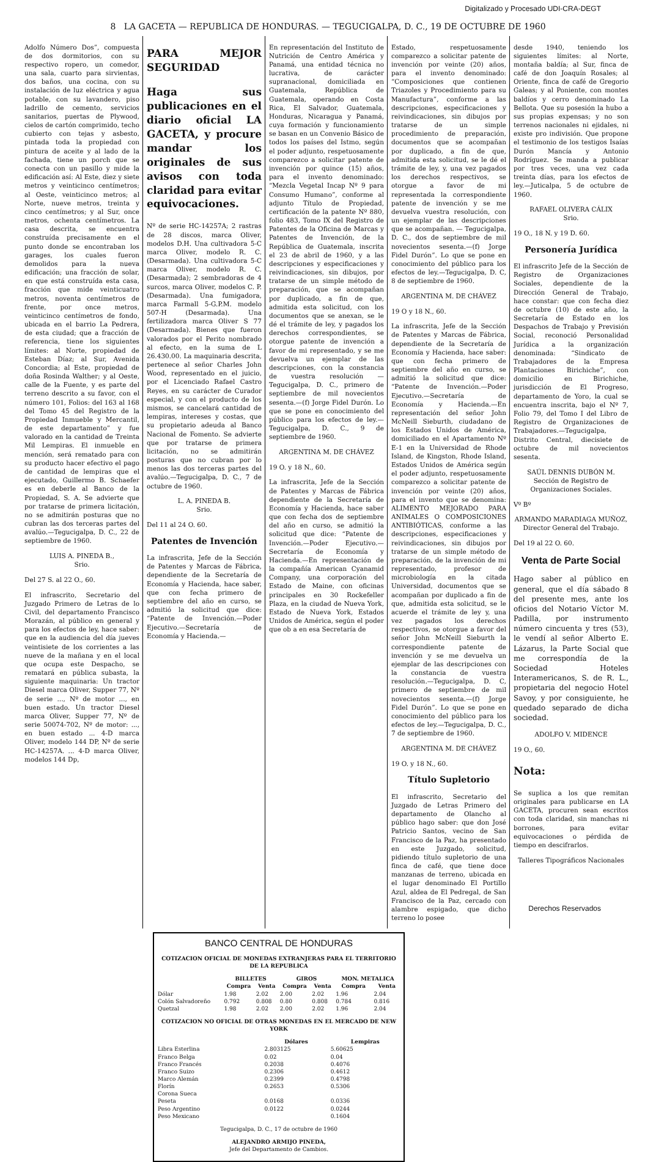Digitalizado y Procesado UDI-CRA-DEGT
8 LA GACETA — REPUBLICA DE HONDURAS. — TEGUCIGALPA, D. C., 19 DE OCTUBRE DE 1960
Adolfo Número Dos”, compuesta de dos dormitorios, con su respectivo ropero, un comedor, una sala, cuarto para sirvientas, dos baños, una cocina, con su instalación de luz eléctrica y agua potable, con su lavandero, piso ladrillo de cemento, servicios sanitarios, puertas de Plywood, cielos de cartón comprimido, techo cubierto con tejas y asbesto, pintada toda la propiedad con pintura de aceite y al lado de la fachada, tiene un porch que se conecta con un pasillo y mide la edificación así: Al Este, diez y siete metros y veinticinco centímetros; al Oeste, veinticinco metros; al Norte, nueve metros, treinta y cinco centímetros; y al Sur, once metros, ochenta centímetros. La casa descrita, se encuentra construída precisamente en el punto donde se encontraban los garages, los cuales fueron demolidos para la nueva edificación; una fracción de solar, en que está construída esta casa, fracción que mide veinticuatro metros, noventa centímetros de frente, por once metros, veinticinco centímetros de fondo, ubicada en el barrio La Pedrera, de esta ciudad; que a fracción de referencia, tiene los siguientes límites: al Norte, propiedad de Esteban Díaz; al Sur, Avenida Concordia; al Este, propiedad de doña Rosinda Walther; y al Oeste, calle de la Fuente, y es parte del terreno descrito a su favor, con el número 101, Folios: del 163 al 168 del Tomo 45 del Registro de la Propiedad Inmueble y Mercantil, de este departamento” y fue valorado en la cantidad de Treinta Mil Lempiras. El inmueble en mención, será rematado para con su producto hacer efectivo el pago de cantidad de lempiras que el ejecutado, Guillermo B. Schaefer es en deberle al Banco de la Propiedad, S. A. Se advierte que por tratarse de primera licitación, no se admitirán posturas que no cubran las dos terceras partes del avalúo.—Tegucigalpa, D. C., 22 de septiembre de 1960.
LUIS A. PINEDA B.,
Srio.
Del 27 S. al 22 O., 60.
El infrascrito, Secretario del Juzgado Primero de Letras de lo Civil, del departamento Francisco Morazán, al público en general y para los efectos de ley, hace saber: que en la audiencia del día jueves veintisiete de los corrientes a las nueve de la mañana y en el local que ocupa este Despacho, se rematará en pública subasta, la siguiente maquinaria: Un tractor Diesel marca Oliver, Supper 77, Nº de serie ..., Nº de motor ..., en buen estado. Un tractor Diesel marca Oliver, Supper 77, Nº de serie 50074-702, Nº de motor: ..., en buen estado ... 4-D marca Oliver, modelo 144 DP, Nº de serie HC-14257A. ... 4-D marca Oliver, modelos 144 Dp,
PARA MEJOR SEGURIDAD
Haga sus publicaciones en el diario oficial LA GACETA, y procure mandar los originales de sus avisos con toda claridad para evitar equivocaciones.
Nº de serie HC-14257A; 2 rastras de 28 discos, marca Oliver, modelos D.H. Una cultivadora 5-C marca Oliver, modelo R. C. (Desarmada). Una cultivadora 5-C marca Oliver, modelo R. C. (Desarmada); 2 sembradoras de 4 surcos, marca Oliver, modelos C. P. (Desarmada). Una fumigadora, marca Farmall 5-G.P.M. modelo 507-H (Desarmada). Una fertilizadora marca Oliver S 77 (Desarmada). Bienes que fueron valorados por el Perito nombrado al efecto, en la suma de L 26.430.00. La maquinaria descrita, pertenece al señor Charles John Wood, representado en el juicio, por el Licenciado Rafael Castro Reyes, en su carácter de Curador especial, y con el producto de los mismos, se cancelará cantidad de lempiras, intereses y costas, que su propietario adeuda al Banco Nacional de Fomento. Se advierte que por tratarse de primera licitación, no se admitirán posturas que no cubran por lo menos las dos terceras partes del avalúo.—Tegucigalpa, D. C., 7 de octubre de 1960.
L. A. PINEDA B.
Srio.
Del 11 al 24 O. 60.
Patentes de Invención
La infrascrita, Jefe de la Sección de Patentes y Marcas de Fábrica, dependiente de la Secretaría de Economía y Hacienda, hace saber, que con fecha primero de septiembre del año en curso, se admitió la solicitud que dice: “Patente de Invención.—Poder Ejecutivo.—Secretaría de Economía y Hacienda.—
En representación del Instituto de Nutrición de Centro América y Panamá, una entidad técnica no lucrativa, de carácter supranacional, domiciliada en Guatemala, República de Guatemala, operando en Costa Rica, El Salvador, Guatemala, Honduras, Nicaragua y Panamá, cuya formación y funcionamiento se basan en un Convenio Básico de todos los países del Istmo, según el poder adjunto, respetuosamente comparezco a solicitar patente de invención por quince (15) años, para el invento denominado: “Mezcla Vegetal Incap Nº 9 para Consumo Humano”, conforme al adjunto Título de Propiedad, certificación de la patente Nº 880, folio 483, Tomo IX del Registro de Patentes de la Oficina de Marcas y Patentes de Invención, de la República de Guatemala, inscrita el 23 de abril de 1960, y a las descripciones y especificaciones y reivindicaciones, sin dibujos, por tratarse de un simple método de preparación, que se acompañan por duplicado, a fin de que, admitida esta solicitud, con los documentos que se anexan, se le dé el trámite de ley, y pagados los derechos correspondientes, se otorgue patente de invención a favor de mi representado, y se me devuelva un ejemplar de las descripciones, con la constancia de vuestra resolución —Tegucigalpa, D. C., primero de septiembre de mil novecientos sesenta.—(f) Jorge Fidel Durón. Lo que se pone en conocimiento del público para los efectos de ley.—Tegucigalpa, D. C., 9 de septiembre de 1960.
ARGENTINA M. DE CHÁVEZ
19 O. y 18 N., 60.
La infrascrita, Jefe de la Sección de Patentes y Marcas de Fábrica dependiente de la Secretaría de Economía y Hacienda, hace saber que con fecha dos de septiembre del año en curso, se admitió la solicitud que dice: “Patente de Invención.—Poder Ejecutivo.—Secretaría de Economía y Hacienda.—En representación de la compañía American Cyanamid Company, una corporación del Estado de Maine, con oficinas principales en 30 Rockefeller Plaza, en la ciudad de Nueva York, Estado de Nueva York, Estados Unidos de América, según el poder que ob a en esa Secretaría de
Estado, respetuosamente comparezco a solicitar patente de invención por veinte (20) años, para el invento denominado: “Composiciones que contienen Triazoles y Procedimiento para su Manufactura”, conforme a las descripciones, especificaciones y reivindicaciones, sin dibujos por tratarse de un simple procedimiento de preparación, documentos que se acompañan por duplicado, a fin de que, admitida esta solicitud, se le dé el trámite de ley, y, una vez pagados los derechos respectivos, se otorgue a favor de mi representada la correspondiente patente de invención y se me devuelva vuestra resolución, con un ejemplar de las descripciones que se acompañan. — Tegucigalpa, D. C., dos de septiembre de mil novecientos sesenta.—(f) Jorge Fidel Durón”. Lo que se pone en conocimiento del público para los efectos de ley.—Tegucigalpa, D. C, 8 de septiembre de 1960.
ARGENTINA M. DE CHÁVEZ
19 O y 18 N., 60.
La infrascrita, Jefe de la Sección de Patentes y Marcas de Fábrica, dependiente de la Secretaría de Economía y Hacienda, hace saber: que con fecha primero de septiembre del año en curso, se admitió la solicitud que dice: “Patente de Invención.—Poder Ejecutivo.—Secretaría de Economía y Hacienda.—En representación del señor John McNeill Sieburth, ciudadano de los Estados Unidos de América, domiciliado en el Apartamento Nº E-1 en la Universidad de Rhode Island, de Kingston, Rhode Island, Estados Unidos de América según el poder adjunto, respetuosamente comparezco a solicitar patente de invención por veinte (20) años, para el invento que se denomina: ALIMENTO MEJORADO PARA ANIMALES O COMPOSICIONES ANTIBIÓTICAS, conforme a las descripciones, especificaciones y reivindicaciones, sin dibujos por tratarse de un simple método de preparación, de la invención de mi representado, profesor de microbiología en la citada Universidad, documentos que se acompañan por duplicado a fin de que, admitida esta solicitud, se le acuerde el trámite de ley y, una vez pagados los derechos respectivos, se otorgue a favor del señor John McNeill Sieburth la correspondiente patente de invención y se me devuelva un ejemplar de las descripciones con la constancia de vuestra resolución.—Tegucigalpa, D. C, primero de septiembre de mil novecientos sesenta.—(f) Jorge Fidel Durón”. Lo que se pone en conocimiento del público para los efectos de ley.—Tegucigalpa, D. C., 7 de septiembre de 1960.
ARGENTINA M. DE CHÁVEZ
19 O. y 18 N., 60.
Título Supletorio
El infrascrito, Secretario del Juzgado de Letras Primero del departamento de Olancho al público hago saber: que don José Patricio Santos, vecino de San Francisco de la Paz, ha presentado en este Juzgado, solicitud, pidiendo título supletorio de una finca de café, que tiene doce manzanas de terreno, ubicada en el lugar denominado El Portillo Azul, aldea de El Pedregal, de San Francisco de la Paz, cercado con alambre espigado, que dicho terreno lo posee
desde 1940, teniendo los siguientes límites: al Norte, montaña baldía; al Sur, finca de café de don Joaquín Rosales; al Oriente, finca de café de Gregorio Galeas; y al Poniente, con montes baldíos y cerro denominado La Bellota. Que su posesión la hubo a sus propias expensas; y no son terrenos nacionales ni ejidales, ni existe pro indivisión. Que propone el testimonio de los testigos Isaías Durón Mancía y Antonio Rodríguez. Se manda a publicar por tres veces, una vez cada treinta días, para los efectos de ley.—Juticalpa, 5 de octubre de 1960.
RAFAEL OLIVERA CÁLIX
Srio.
19 O., 18 N. y 19 D. 60.
Personería Jurídica
El infrascrito Jefe de la Sección de Registro de Organizaciones Sociales, dependiente de la Dirección General de Trabajo, hace constar: que con fecha diez de octubre (10) de este año, la Secretaría de Estado en los Despachos de Trabajo y Previsión Social, reconoció Personalidad Jurídica a la organización denominada: “Sindicato de Trabajadores de la Empresa Plantaciones Birichiche”, con domicilio en Birichiche, jurisdicción de El Progreso, departamento de Yoro, la cual se encuentra inscrita, bajo el Nº 7, Folio 79, del Tomo I del Libro de Registro de Organizaciones de Trabajadores.—Tegucigalpa, Distrito Central, diecisiete de octubre de mil novecientos sesenta.
SAÚL DENNIS DUBÓN M.
Sección de Registro de Organizaciones Sociales.
Vº Bº
ARMANDO MARADIAGA MUÑOZ,
Director General del Trabajo.
Del 19 al 22 O. 60.
Venta de Parte Social
Hago saber al público en general, que el día sábado 8 del presente mes, ante los oficios del Notario Víctor M. Padilla, por instrumento número cincuenta y tres (53), le vendí al señor Alberto E. Lázarus, la Parte Social que me correspondía de la Sociedad Hoteles Interamericanos, S. de R. L., propietaria del negocio Hotel Savoy, y por consiguiente, he quedado separado de dicha sociedad.
ADOLFO V. MIDENCE
19 O., 60.
Nota:
Se suplica a los que remitan originales para publicarse en LA GACETA, procuren sean escritos con toda claridad, sin manchas ni borrones, para evitar equivocaciones o pérdida de tiempo en descifrarlos.
Talleres Tipográficos Nacionales
BANCO CENTRAL DE HONDURAS
COTIZACION OFICIAL DE MONEDAS EXTRANJERAS PARA EL TERRITORIO DE LA REPUBLICA
| | BILLETES | | GIROS | | MON. METALICA | |
| --- | --- | --- | --- | --- | --- | --- |
| | Compra | Venta | Compra | Venta | Compra | Venta |
| Dólar | 1.98 | 2.02 | 2.00 | 2.02 | 1.96 | 2.04 |
| Colón Salvadoreño | 0.792 | 0.808 | 0.80 | 0.808 | 0.784 | 0.816 |
| Quetzal | 1.98 | 2.02 | 2.00 | 2.02 | 1.96 | 2.04 |
COTIZACION NO OFICIAL DE OTRAS MONEDAS EN EL MERCADO DE NEW YORK
| | Dólares | Lempiras |
| --- | --- | --- |
| Libra Esterlina | 2.803125 | 5.60625 |
| Franco Belga | 0.02 | 0.04 |
| Franco Francés | 0.2038 | 0.4076 |
| Franco Suizo | 0.2306 | 0.4612 |
| Marco Alemán | 0.2399 | 0.4798 |
| Florín | 0.2653 | 0.5306 |
| Corona Sueca | | |
| Peseta | 0.0168 | 0.0336 |
| Peso Argentino | 0.0122 | 0.0244 |
| Peso Mexicano | | 0.1604 |
Tegucigalpa, D. C., 17 de octubre de 1960
ALEJANDRO ARMIJO PINEDA,
Jefe del Departamento de Cambios.
Derechos Reservados